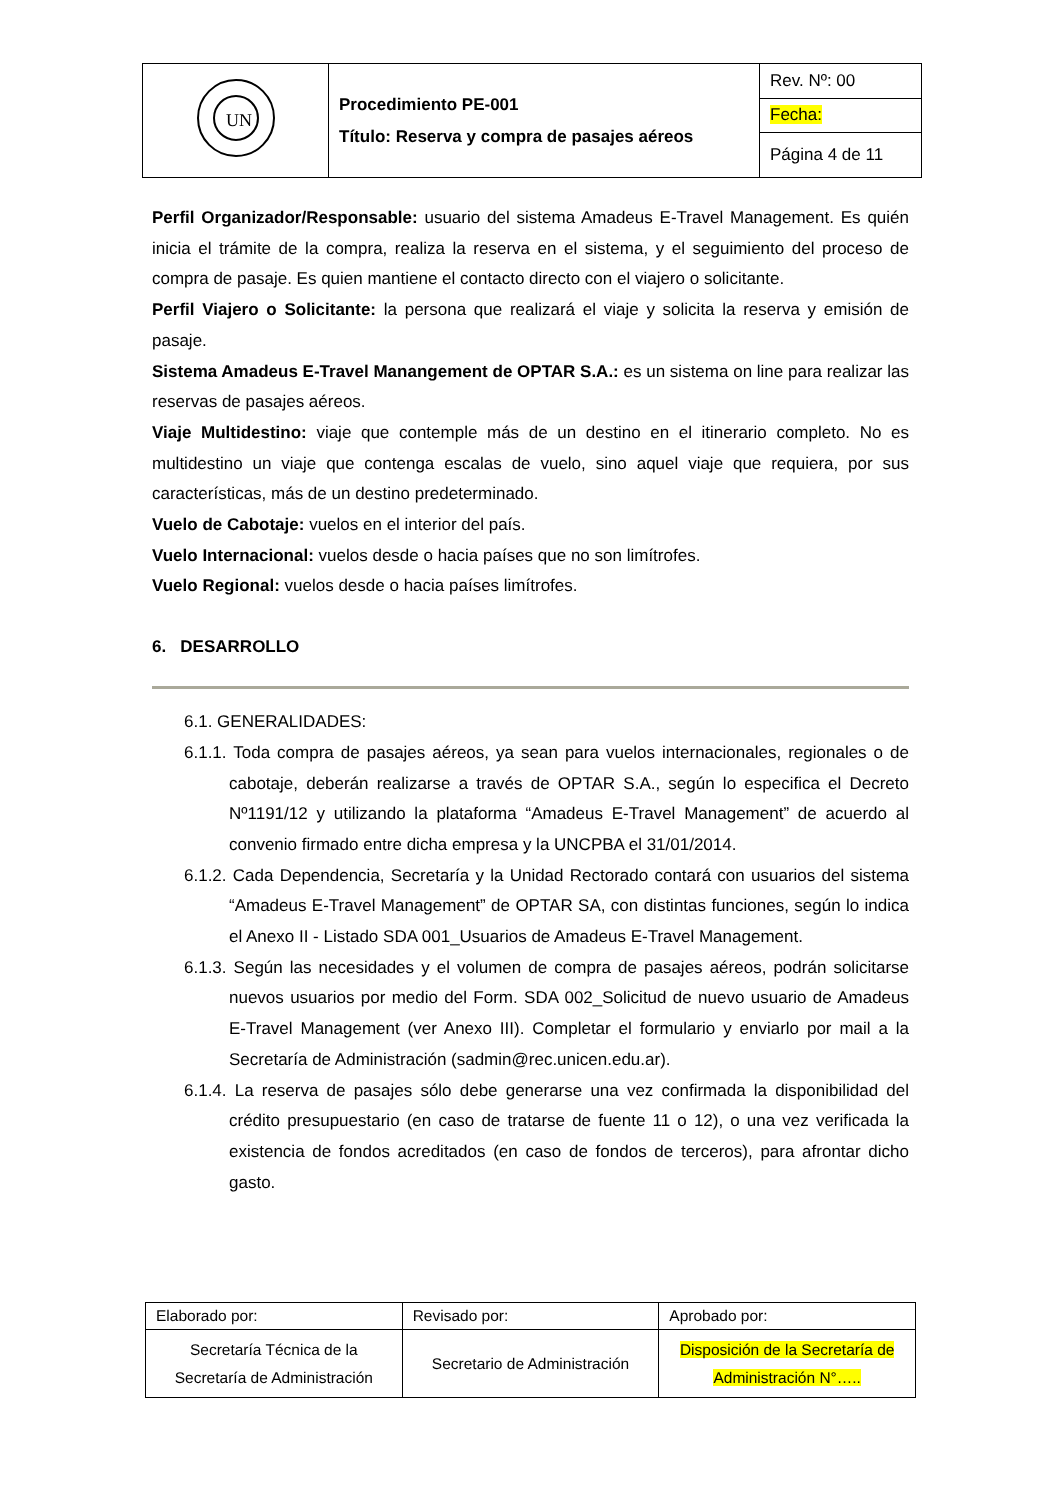| UN | Procedimiento PE-001 Título: Reserva y compra de pasajes aéreos | Rev. Nº: 00 |
| | | Fecha: |
| | | Página 4 de 11 |
Perfil Organizador/Responsable: usuario del sistema Amadeus E-Travel Management. Es quién inicia el trámite de la compra, realiza la reserva en el sistema, y el seguimiento del proceso de compra de pasaje. Es quien mantiene el contacto directo con el viajero o solicitante.
Perfil Viajero o Solicitante: la persona que realizará el viaje y solicita la reserva y emisión de pasaje.
Sistema Amadeus E-Travel Manangement de OPTAR S.A.: es un sistema on line para realizar las reservas de pasajes aéreos.
Viaje Multidestino: viaje que contemple más de un destino en el itinerario completo. No es multidestino un viaje que contenga escalas de vuelo, sino aquel viaje que requiera, por sus características, más de un destino predeterminado.
Vuelo de Cabotaje: vuelos en el interior del país.
Vuelo Internacional: vuelos desde o hacia países que no son limítrofes.
Vuelo Regional: vuelos desde o hacia países limítrofes.
6. DESARROLLO
6.1. GENERALIDADES:
6.1.1. Toda compra de pasajes aéreos, ya sean para vuelos internacionales, regionales o de cabotaje, deberán realizarse a través de OPTAR S.A., según lo especifica el Decreto Nº1191/12 y utilizando la plataforma “Amadeus E-Travel Management” de acuerdo al convenio firmado entre dicha empresa y la UNCPBA el 31/01/2014.
6.1.2. Cada Dependencia, Secretaría y la Unidad Rectorado contará con usuarios del sistema “Amadeus E-Travel Management” de OPTAR SA, con distintas funciones, según lo indica el Anexo II - Listado SDA 001_Usuarios de Amadeus E-Travel Management.
6.1.3. Según las necesidades y el volumen de compra de pasajes aéreos, podrán solicitarse nuevos usuarios por medio del Form. SDA 002_Solicitud de nuevo usuario de Amadeus E-Travel Management (ver Anexo III). Completar el formulario y enviarlo por mail a la Secretaría de Administración (sadmin@rec.unicen.edu.ar).
6.1.4. La reserva de pasajes sólo debe generarse una vez confirmada la disponibilidad del crédito presupuestario (en caso de tratarse de fuente 11 o 12), o una vez verificada la existencia de fondos acreditados (en caso de fondos de terceros), para afrontar dicho gasto.
| Elaborado por: | Revisado por: | Aprobado por: |
| Secretaría Técnica de la Secretaría de Administración | Secretario de Administración | Disposición de la Secretaría de Administración N°….. |